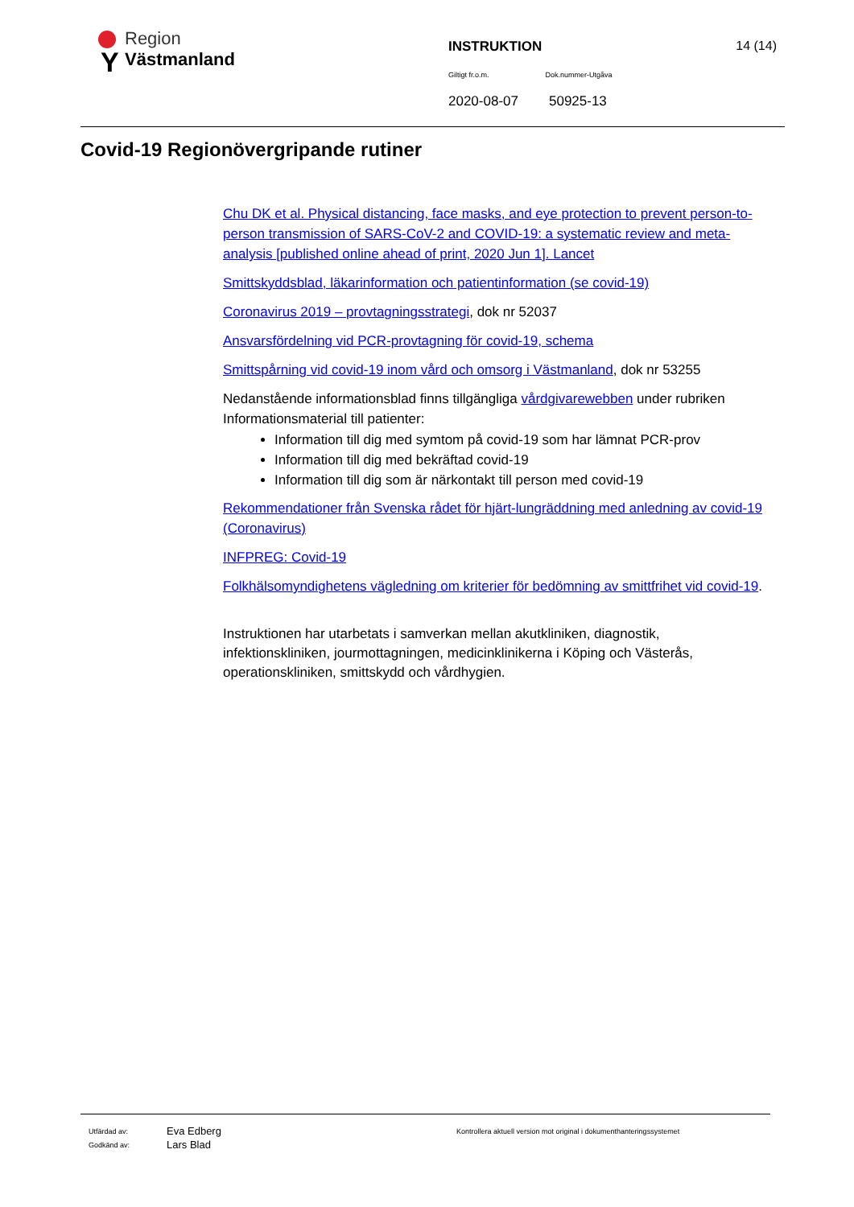Y
Region
Västmanland
INSTRUKTION 14 (14)
Giltigt fr.o.m. Dok.nummer-Utgåva
2020-08-07 50925-13
Covid-19 Regionövergripande rutiner
Chu DK et al. Physical distancing, face masks, and eye protection to prevent person-to-person transmission of SARS-CoV-2 and COVID-19: a systematic review and meta-analysis [published online ahead of print, 2020 Jun 1]. Lancet
Smittskyddsblad, läkarinformation och patientinformation (se covid-19)
Coronavirus 2019 – provtagningsstrategi, dok nr 52037
Ansvarsfördelning vid PCR-provtagning för covid-19, schema
Smittspårning vid covid-19 inom vård och omsorg i Västmanland, dok nr 53255
Nedanstående informationsblad finns tillgängliga vårdgivarewebben under rubriken Informationsmaterial till patienter:
Information till dig med symtom på covid-19 som har lämnat PCR-prov
Information till dig med bekräftad covid-19
Information till dig som är närkontakt till person med covid-19
Rekommendationer från Svenska rådet för hjärt-lungräddning med anledning av covid-19 (Coronavirus)
INFPREG: Covid-19
Folkhälsomyndighetens vägledning om kriterier för bedömning av smittfrihet vid covid-19.
Instruktionen har utarbetats i samverkan mellan akutkliniken, diagnostik, infektionskliniken, jourmottagningen, medicinklinikerna i Köping och Västerås, operationskliniken, smittskydd och vårdhygien.
Utfärdad av: Eva Edberg Kontrollera aktuell version mot original i dokumenthanteringssystemet
Godkänd av: Lars Blad